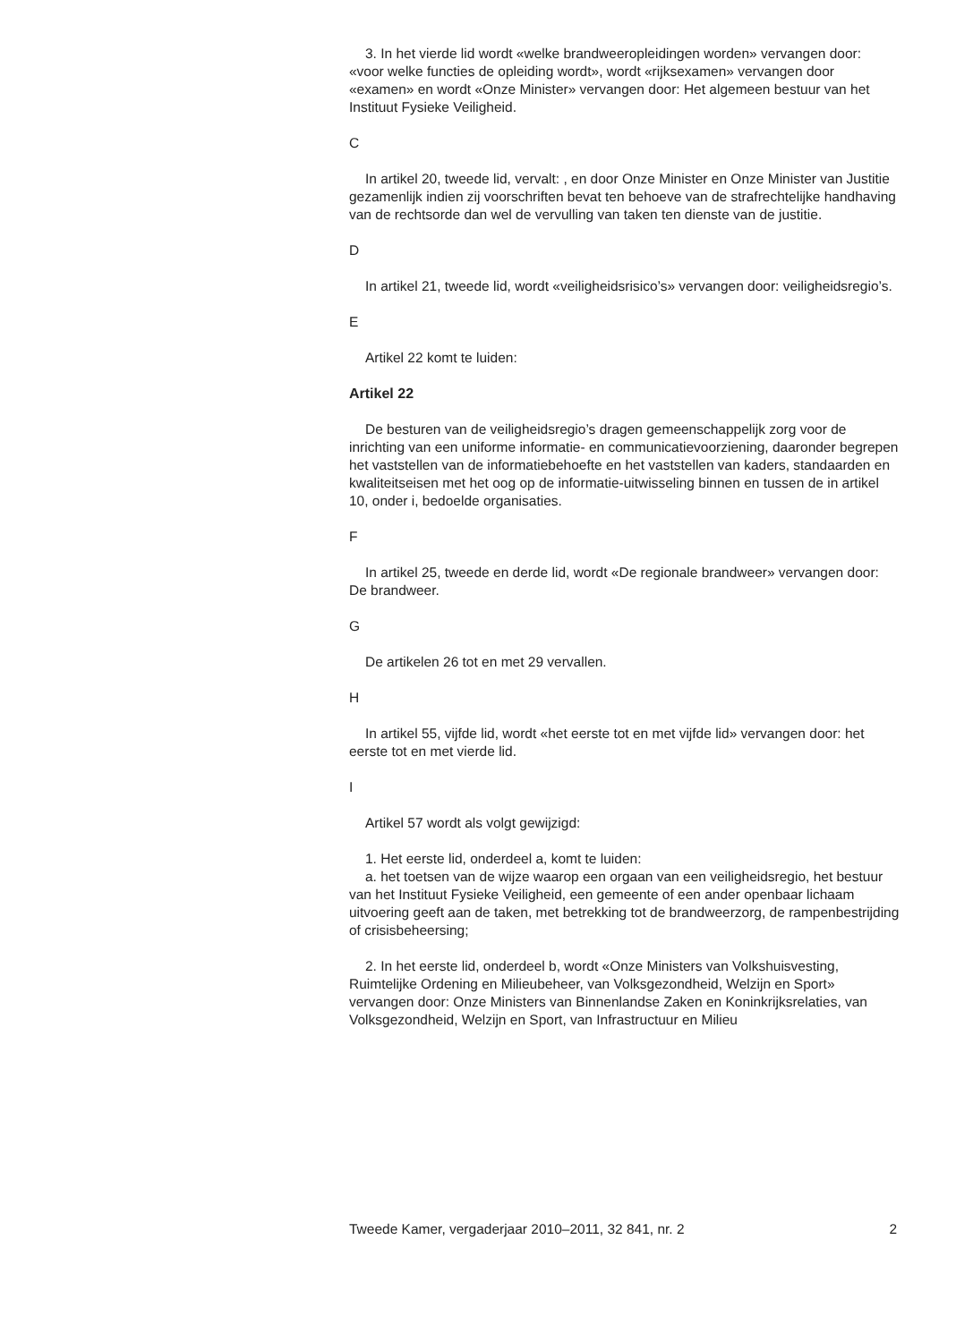3. In het vierde lid wordt «welke brandweeropleidingen worden» vervangen door: «voor welke functies de opleiding wordt», wordt «rijksexamen» vervangen door «examen» en wordt «Onze Minister» vervangen door: Het algemeen bestuur van het Instituut Fysieke Veiligheid.
C
In artikel 20, tweede lid, vervalt: , en door Onze Minister en Onze Minister van Justitie gezamenlijk indien zij voorschriften bevat ten behoeve van de strafrechtelijke handhaving van de rechtsorde dan wel de vervulling van taken ten dienste van de justitie.
D
In artikel 21, tweede lid, wordt «veiligheidsrisico’s» vervangen door: veiligheidsregio’s.
E
Artikel 22 komt te luiden:
Artikel 22
De besturen van de veiligheidsregio’s dragen gemeenschappelijk zorg voor de inrichting van een uniforme informatie- en communicatievoorziening, daaronder begrepen het vaststellen van de informatiebehoefte en het vaststellen van kaders, standaarden en kwaliteitseisen met het oog op de informatie-uitwisseling binnen en tussen de in artikel 10, onder i, bedoelde organisaties.
F
In artikel 25, tweede en derde lid, wordt «De regionale brandweer» vervangen door: De brandweer.
G
De artikelen 26 tot en met 29 vervallen.
H
In artikel 55, vijfde lid, wordt «het eerste tot en met vijfde lid» vervangen door: het eerste tot en met vierde lid.
I
Artikel 57 wordt als volgt gewijzigd:
1. Het eerste lid, onderdeel a, komt te luiden:
a. het toetsen van de wijze waarop een orgaan van een veiligheidsregio, het bestuur van het Instituut Fysieke Veiligheid, een gemeente of een ander openbaar lichaam uitvoering geeft aan de taken, met betrekking tot de brandweerzorg, de rampenbestrijding of crisisbeheersing;
2. In het eerste lid, onderdeel b, wordt «Onze Ministers van Volkshuisvesting, Ruimtelijke Ordening en Milieubeheer, van Volksgezondheid, Welzijn en Sport» vervangen door: Onze Ministers van Binnenlandse Zaken en Koninkrijksrelaties, van Volksgezondheid, Welzijn en Sport, van Infrastructuur en Milieu
Tweede Kamer, vergaderjaar 2010–2011, 32 841, nr. 2 2